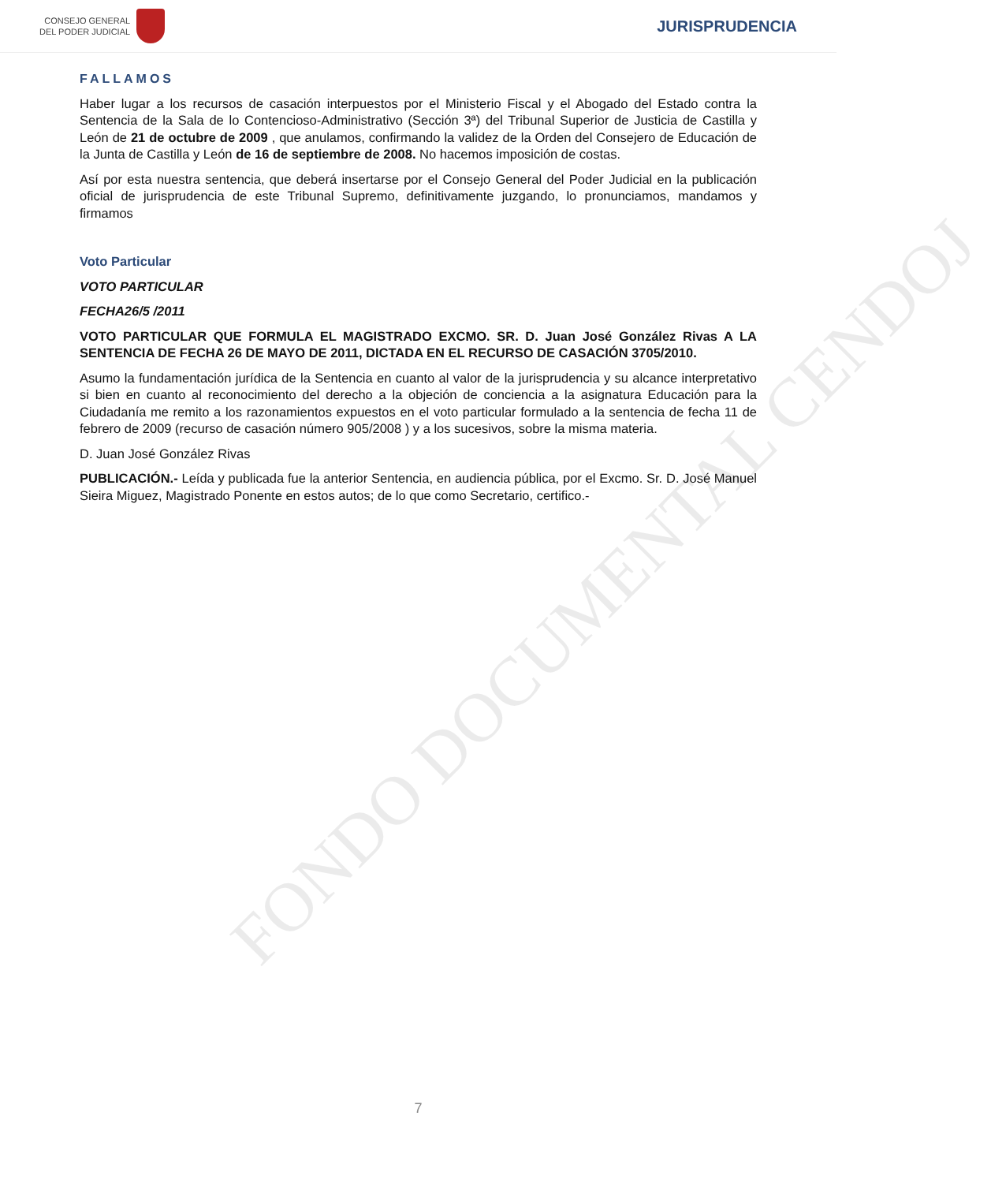CONSEJO GENERAL
DEL PODER JUDICIAL
JURISPRUDENCIA
FONDO DOCUMENTAL CENDOJ
FALLAMOS
Haber lugar a los recursos de casación interpuestos por el Ministerio Fiscal y el Abogado del Estado contra la Sentencia de la Sala de lo Contencioso-Administrativo (Sección 3ª) del Tribunal Superior de Justicia de Castilla y León de 21 de octubre de 2009 , que anulamos, confirmando la validez de la Orden del Consejero de Educación de la Junta de Castilla y León de 16 de septiembre de 2008. No hacemos imposición de costas.
Así por esta nuestra sentencia, que deberá insertarse por el Consejo General del Poder Judicial en la publicación oficial de jurisprudencia de este Tribunal Supremo, definitivamente juzgando, lo pronunciamos, mandamos y firmamos
Voto Particular
VOTO PARTICULAR
FECHA26/5 /2011
VOTO PARTICULAR QUE FORMULA EL MAGISTRADO EXCMO. SR. D. Juan José González Rivas A LA SENTENCIA DE FECHA 26 DE MAYO DE 2011, DICTADA EN EL RECURSO DE CASACIÓN 3705/2010.
Asumo la fundamentación jurídica de la Sentencia en cuanto al valor de la jurisprudencia y su alcance interpretativo si bien en cuanto al reconocimiento del derecho a la objeción de conciencia a la asignatura Educación para la Ciudadanía me remito a los razonamientos expuestos en el voto particular formulado a la sentencia de fecha 11 de febrero de 2009 (recurso de casación número 905/2008 ) y a los sucesivos, sobre la misma materia.
D. Juan José González Rivas
PUBLICACIÓN.- Leída y publicada fue la anterior Sentencia, en audiencia pública, por el Excmo. Sr. D. José Manuel Sieira Miguez, Magistrado Ponente en estos autos; de lo que como Secretario, certifico.-
7